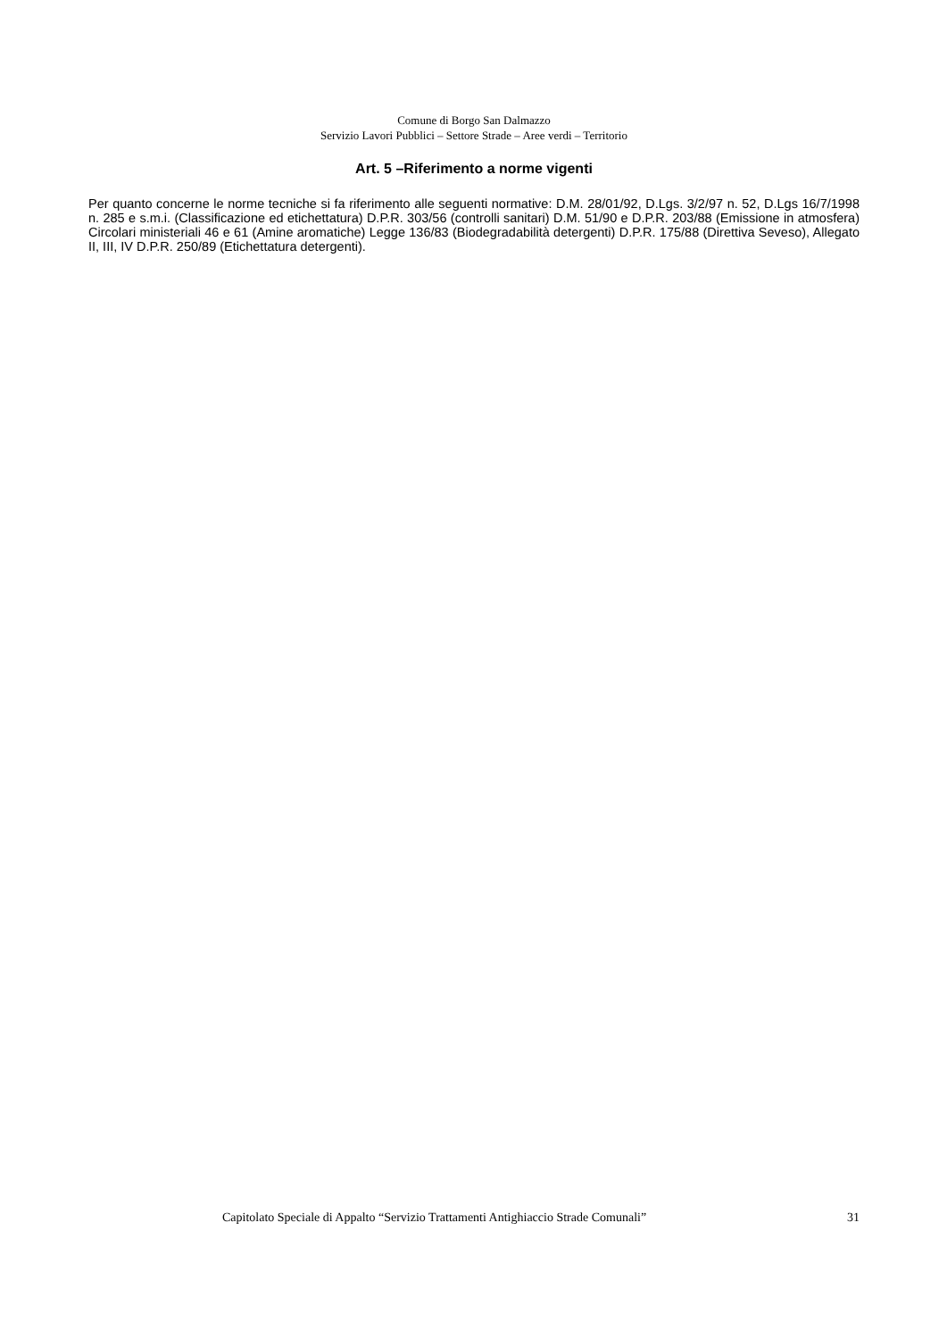Comune di Borgo San Dalmazzo
Servizio Lavori Pubblici – Settore Strade – Aree verdi – Territorio
Art. 5 –Riferimento a norme vigenti
Per quanto concerne le norme tecniche si fa riferimento alle seguenti normative: D.M. 28/01/92, D.Lgs. 3/2/97 n. 52, D.Lgs 16/7/1998 n. 285 e s.m.i. (Classificazione ed etichettatura) D.P.R. 303/56 (controlli sanitari) D.M. 51/90 e D.P.R. 203/88 (Emissione in atmosfera) Circolari ministeriali 46 e 61 (Amine aromatiche) Legge 136/83 (Biodegradabilità detergenti) D.P.R. 175/88 (Direttiva Seveso), Allegato II, III, IV D.P.R. 250/89 (Etichettatura detergenti).
Capitolato Speciale di Appalto “Servizio Trattamenti Antighiaccio Strade Comunali” 31